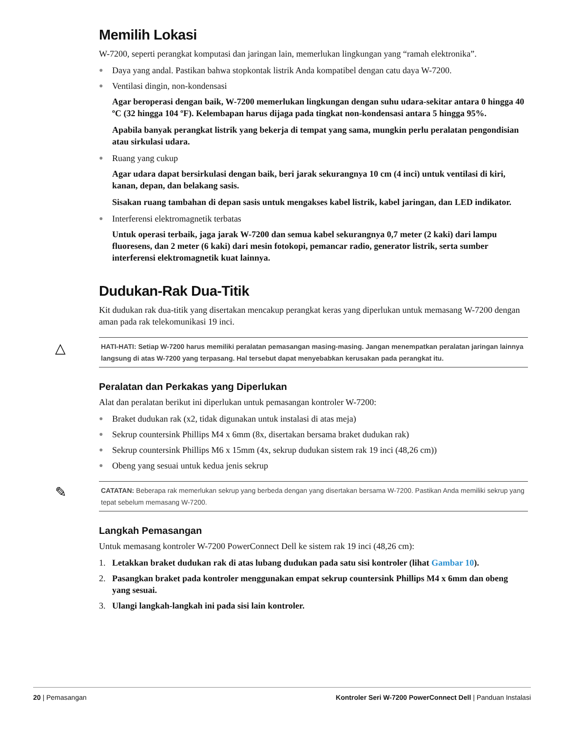Memilih Lokasi
W-7200, seperti perangkat komputasi dan jaringan lain, memerlukan lingkungan yang “ramah elektronika”.
● Daya yang andal. Pastikan bahwa stopkontak listrik Anda kompatibel dengan catu daya W-7200.
● Ventilasi dingin, non-kondensasi
Agar beroperasi dengan baik, W-7200 memerlukan lingkungan dengan suhu udara-sekitar antara 0 hingga 40 ºC (32 hingga 104 ºF). Kelembapan harus dijaga pada tingkat non-kondensasi antara 5 hingga 95%.
Apabila banyak perangkat listrik yang bekerja di tempat yang sama, mungkin perlu peralatan pengondisian atau sirkulasi udara.
● Ruang yang cukup
Agar udara dapat bersirkulasi dengan baik, beri jarak sekurangnya 10 cm (4 inci) untuk ventilasi di kiri, kanan, depan, dan belakang sasis.
Sisakan ruang tambahan di depan sasis untuk mengakses kabel listrik, kabel jaringan, dan LED indikator.
● Interferensi elektromagnetik terbatas
Untuk operasi terbaik, jaga jarak W-7200 dan semua kabel sekurangnya 0,7 meter (2 kaki) dari lampu fluoresens, dan 2 meter (6 kaki) dari mesin fotokopi, pemancar radio, generator listrik, serta sumber interferensi elektromagnetik kuat lainnya.
Dudukan-Rak Dua-Titik
Kit dudukan rak dua-titik yang disertakan mencakup perangkat keras yang diperlukan untuk memasang W-7200 dengan aman pada rak telekomunikasi 19 inci.
△ HATI-HATI: Setiap W-7200 harus memiliki peralatan pemasangan masing-masing. Jangan menempatkan peralatan jaringan lainnya langsung di atas W-7200 yang terpasang. Hal tersebut dapat menyebabkan kerusakan pada perangkat itu.
Peralatan dan Perkakas yang Diperlukan
Alat dan peralatan berikut ini diperlukan untuk pemasangan kontroler W-7200:
● Braket dudukan rak (x2, tidak digunakan untuk instalasi di atas meja)
● Sekrup countersink Phillips M4 x 6mm (8x, disertakan bersama braket dudukan rak)
● Sekrup countersink Phillips M6 x 15mm (4x, sekrup dudukan sistem rak 19 inci (48,26 cm))
● Obeng yang sesuai untuk kedua jenis sekrup
✎ CATATAN: Beberapa rak memerlukan sekrup yang berbeda dengan yang disertakan bersama W-7200. Pastikan Anda memiliki sekrup yang tepat sebelum memasang W-7200.
Langkah Pemasangan
Untuk memasang kontroler W-7200 PowerConnect Dell ke sistem rak 19 inci (48,26 cm):
1. Letakkan braket dudukan rak di atas lubang dudukan pada satu sisi kontroler (lihat Gambar 10).
2. Pasangkan braket pada kontroler menggunakan empat sekrup countersink Phillips M4 x 6mm dan obeng yang sesuai.
3. Ulangi langkah-langkah ini pada sisi lain kontroler.
20 | Pemasangan Kontroler Seri W-7200 PowerConnect Dell | Panduan Instalasi